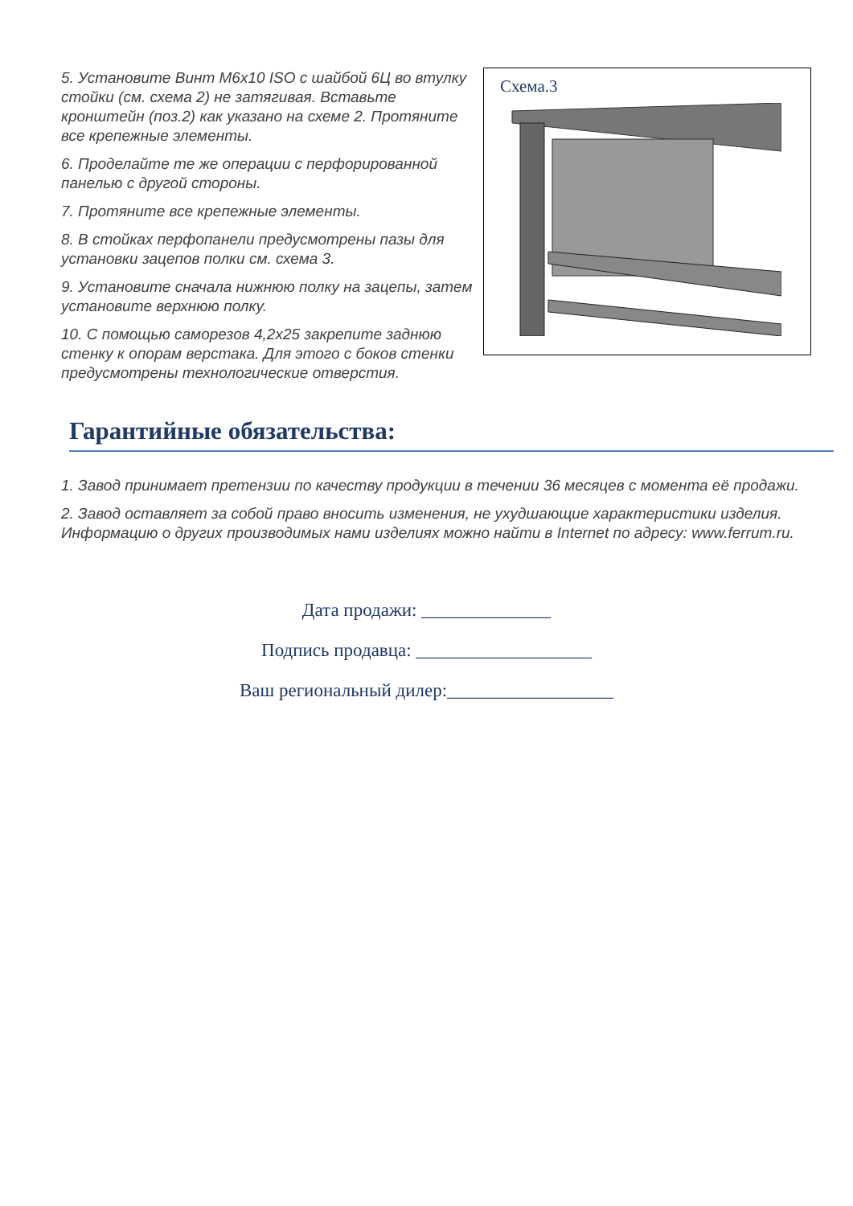Схема.3
5. Установите Винт М6х10 ISO с шайбой 6Ц во втулку стойки (см. схема 2) не затягивая. Вставьте кронштейн (поз.2) как указано на схеме 2. Протяните все крепежные элементы.
6. Проделайте те же операции с перфорированной панелью с другой стороны.
7. Протяните все крепежные элементы.
8. В стойках перфопанели предусмотрены пазы для установки зацепов полки см. схема 3.
9. Установите сначала нижнюю полку на зацепы, затем установите верхнюю полку.
10. С помощью саморезов 4,2х25 закрепите заднюю стенку к опорам верстака. Для этого с боков стенки предусмотрены технологические отверстия.
Гарантийные обязательства:
1. Завод принимает претензии по качеству продукции в течении 36 месяцев с момента её продажи.
2. Завод оставляет за собой право вносить изменения, не ухудшающие характеристики изделия. Информацию о других производимых нами изделиях можно найти в Internet по адресу: www.ferrum.ru.
Дата продажи: ______________
Подпись продавца: ___________________
Ваш региональный дилер:__________________